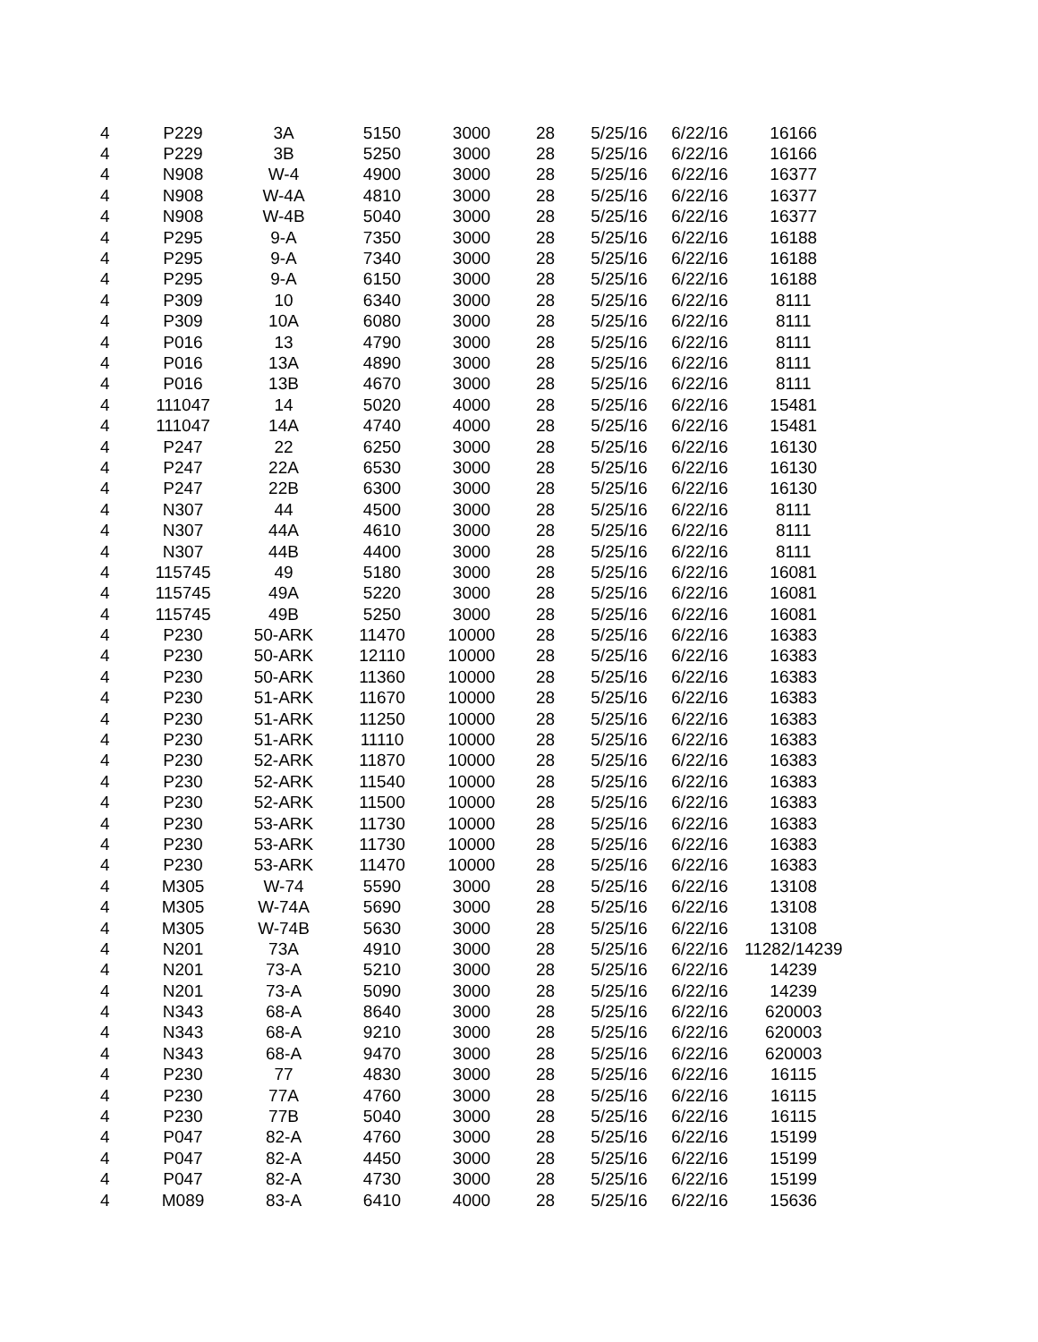| 4 | P229 | 3A | 5150 | 3000 | 28 | 5/25/16 | 6/22/16 | 16166 |
| 4 | P229 | 3B | 5250 | 3000 | 28 | 5/25/16 | 6/22/16 | 16166 |
| 4 | N908 | W-4 | 4900 | 3000 | 28 | 5/25/16 | 6/22/16 | 16377 |
| 4 | N908 | W-4A | 4810 | 3000 | 28 | 5/25/16 | 6/22/16 | 16377 |
| 4 | N908 | W-4B | 5040 | 3000 | 28 | 5/25/16 | 6/22/16 | 16377 |
| 4 | P295 | 9-A | 7350 | 3000 | 28 | 5/25/16 | 6/22/16 | 16188 |
| 4 | P295 | 9-A | 7340 | 3000 | 28 | 5/25/16 | 6/22/16 | 16188 |
| 4 | P295 | 9-A | 6150 | 3000 | 28 | 5/25/16 | 6/22/16 | 16188 |
| 4 | P309 | 10 | 6340 | 3000 | 28 | 5/25/16 | 6/22/16 | 8111 |
| 4 | P309 | 10A | 6080 | 3000 | 28 | 5/25/16 | 6/22/16 | 8111 |
| 4 | P016 | 13 | 4790 | 3000 | 28 | 5/25/16 | 6/22/16 | 8111 |
| 4 | P016 | 13A | 4890 | 3000 | 28 | 5/25/16 | 6/22/16 | 8111 |
| 4 | P016 | 13B | 4670 | 3000 | 28 | 5/25/16 | 6/22/16 | 8111 |
| 4 | 111047 | 14 | 5020 | 4000 | 28 | 5/25/16 | 6/22/16 | 15481 |
| 4 | 111047 | 14A | 4740 | 4000 | 28 | 5/25/16 | 6/22/16 | 15481 |
| 4 | P247 | 22 | 6250 | 3000 | 28 | 5/25/16 | 6/22/16 | 16130 |
| 4 | P247 | 22A | 6530 | 3000 | 28 | 5/25/16 | 6/22/16 | 16130 |
| 4 | P247 | 22B | 6300 | 3000 | 28 | 5/25/16 | 6/22/16 | 16130 |
| 4 | N307 | 44 | 4500 | 3000 | 28 | 5/25/16 | 6/22/16 | 8111 |
| 4 | N307 | 44A | 4610 | 3000 | 28 | 5/25/16 | 6/22/16 | 8111 |
| 4 | N307 | 44B | 4400 | 3000 | 28 | 5/25/16 | 6/22/16 | 8111 |
| 4 | 115745 | 49 | 5180 | 3000 | 28 | 5/25/16 | 6/22/16 | 16081 |
| 4 | 115745 | 49A | 5220 | 3000 | 28 | 5/25/16 | 6/22/16 | 16081 |
| 4 | 115745 | 49B | 5250 | 3000 | 28 | 5/25/16 | 6/22/16 | 16081 |
| 4 | P230 | 50-ARK | 11470 | 10000 | 28 | 5/25/16 | 6/22/16 | 16383 |
| 4 | P230 | 50-ARK | 12110 | 10000 | 28 | 5/25/16 | 6/22/16 | 16383 |
| 4 | P230 | 50-ARK | 11360 | 10000 | 28 | 5/25/16 | 6/22/16 | 16383 |
| 4 | P230 | 51-ARK | 11670 | 10000 | 28 | 5/25/16 | 6/22/16 | 16383 |
| 4 | P230 | 51-ARK | 11250 | 10000 | 28 | 5/25/16 | 6/22/16 | 16383 |
| 4 | P230 | 51-ARK | 11110 | 10000 | 28 | 5/25/16 | 6/22/16 | 16383 |
| 4 | P230 | 52-ARK | 11870 | 10000 | 28 | 5/25/16 | 6/22/16 | 16383 |
| 4 | P230 | 52-ARK | 11540 | 10000 | 28 | 5/25/16 | 6/22/16 | 16383 |
| 4 | P230 | 52-ARK | 11500 | 10000 | 28 | 5/25/16 | 6/22/16 | 16383 |
| 4 | P230 | 53-ARK | 11730 | 10000 | 28 | 5/25/16 | 6/22/16 | 16383 |
| 4 | P230 | 53-ARK | 11730 | 10000 | 28 | 5/25/16 | 6/22/16 | 16383 |
| 4 | P230 | 53-ARK | 11470 | 10000 | 28 | 5/25/16 | 6/22/16 | 16383 |
| 4 | M305 | W-74 | 5590 | 3000 | 28 | 5/25/16 | 6/22/16 | 13108 |
| 4 | M305 | W-74A | 5690 | 3000 | 28 | 5/25/16 | 6/22/16 | 13108 |
| 4 | M305 | W-74B | 5630 | 3000 | 28 | 5/25/16 | 6/22/16 | 13108 |
| 4 | N201 | 73A | 4910 | 3000 | 28 | 5/25/16 | 6/22/16 | 11282/14239 |
| 4 | N201 | 73-A | 5210 | 3000 | 28 | 5/25/16 | 6/22/16 | 14239 |
| 4 | N201 | 73-A | 5090 | 3000 | 28 | 5/25/16 | 6/22/16 | 14239 |
| 4 | N343 | 68-A | 8640 | 3000 | 28 | 5/25/16 | 6/22/16 | 620003 |
| 4 | N343 | 68-A | 9210 | 3000 | 28 | 5/25/16 | 6/22/16 | 620003 |
| 4 | N343 | 68-A | 9470 | 3000 | 28 | 5/25/16 | 6/22/16 | 620003 |
| 4 | P230 | 77 | 4830 | 3000 | 28 | 5/25/16 | 6/22/16 | 16115 |
| 4 | P230 | 77A | 4760 | 3000 | 28 | 5/25/16 | 6/22/16 | 16115 |
| 4 | P230 | 77B | 5040 | 3000 | 28 | 5/25/16 | 6/22/16 | 16115 |
| 4 | P047 | 82-A | 4760 | 3000 | 28 | 5/25/16 | 6/22/16 | 15199 |
| 4 | P047 | 82-A | 4450 | 3000 | 28 | 5/25/16 | 6/22/16 | 15199 |
| 4 | P047 | 82-A | 4730 | 3000 | 28 | 5/25/16 | 6/22/16 | 15199 |
| 4 | M089 | 83-A | 6410 | 4000 | 28 | 5/25/16 | 6/22/16 | 15636 |